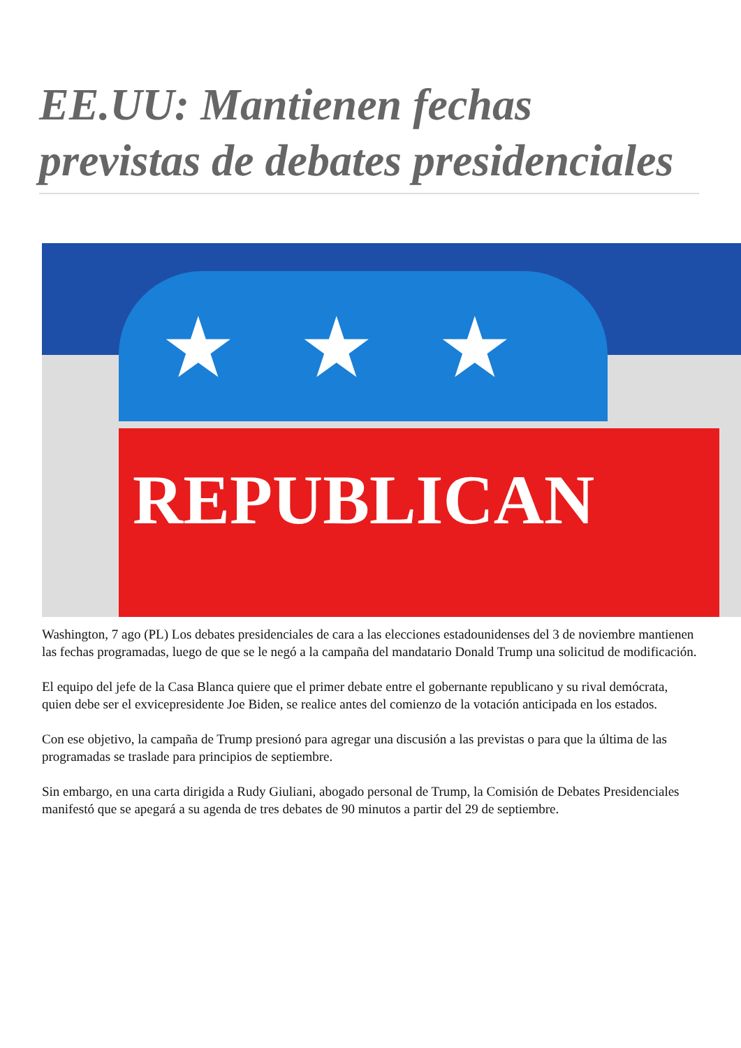EE.UU: Mantienen fechas previstas de debates presidenciales
★★★
REPUBLICAN
Washington, 7 ago (PL) Los debates presidenciales de cara a las elecciones estadounidenses del 3 de noviembre mantienen las fechas programadas, luego de que se le negó a la campaña del mandatario Donald Trump una solicitud de modificación.
El equipo del jefe de la Casa Blanca quiere que el primer debate entre el gobernante republicano y su rival demócrata, quien debe ser el exvicepresidente Joe Biden, se realice antes del comienzo de la votación anticipada en los estados.
Con ese objetivo, la campaña de Trump presionó para agregar una discusión a las previstas o para que la última de las programadas se traslade para principios de septiembre.
Sin embargo, en una carta dirigida a Rudy Giuliani, abogado personal de Trump, la Comisión de Debates Presidenciales manifestó que se apegará a su agenda de tres debates de 90 minutos a partir del 29 de septiembre.